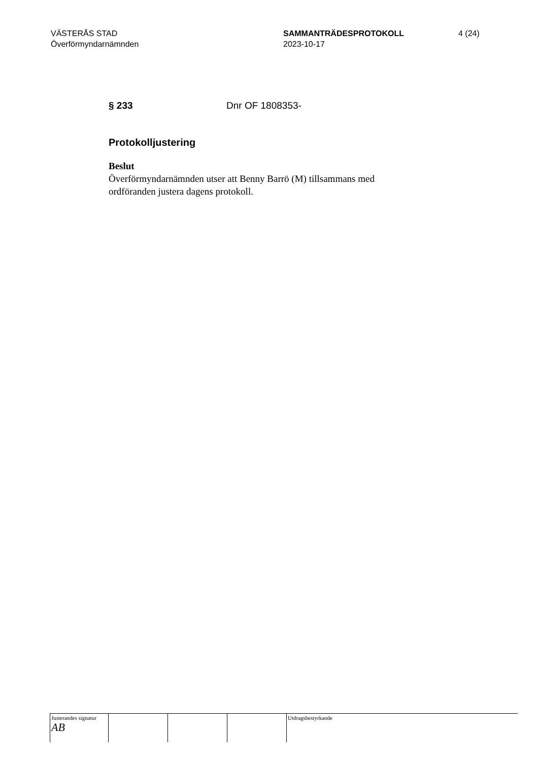VÄSTERÅS STAD
Överförmyndarnämnden
SAMMANTRÄDESPROTOKOLL
2023-10-17
4 (24)
§ 233 Dnr OF 1808353-
Protokolljustering
Beslut
Överförmyndarnämnden utser att Benny Barrö (M) tillsammans med ordföranden justera dagens protokoll.
Justerandes signatur
AB
Utdragsbestyrkande